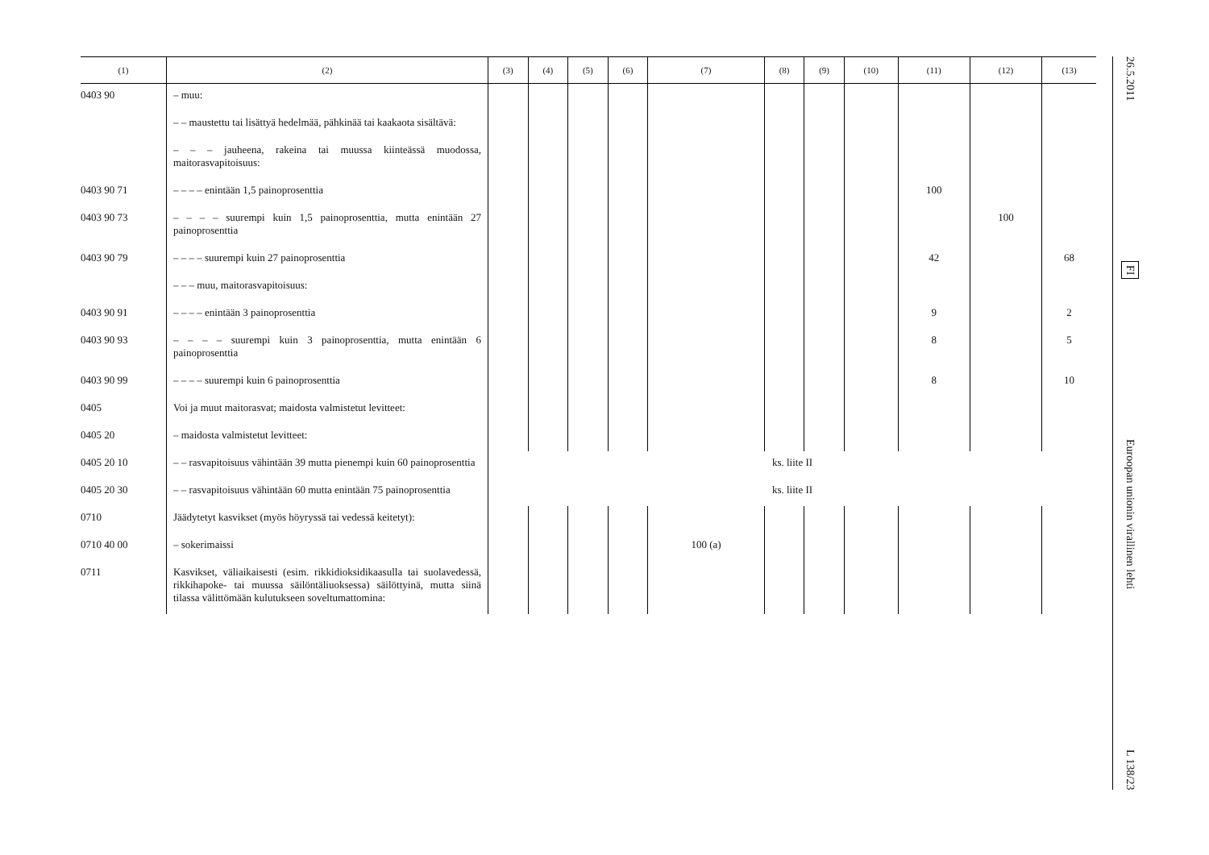| (1) | (2) | (3) | (4) | (5) | (6) | (7) | (8) | (9) | (10) | (11) | (12) | (13) |
| --- | --- | --- | --- | --- | --- | --- | --- | --- | --- | --- | --- | --- |
| 0403 90 | – muu: | | | | | | | | | | | |
| | – – maustettu tai lisättyä hedelmää, pähkinää tai kaakaota sisältävä: | | | | | | | | | | | |
| | – – – jauheena, rakeina tai muussa kiinteässä muodossa, maitorasvapitoisuus: | | | | | | | | | | | |
| 0403 90 71 | – – – – enintään 1,5 painoprosenttia | | | | | | | | | 100 | | |
| 0403 90 73 | – – – – suurempi kuin 1,5 painoprosenttia, mutta enintään 27 painoprosenttia | | | | | | | | | | 100 | |
| 0403 90 79 | – – – – suurempi kuin 27 painoprosenttia | | | | | | | | | 42 | | 68 |
| | – – – muu, maitorasvapitoisuus: | | | | | | | | | | | |
| 0403 90 91 | – – – – enintään 3 painoprosenttia | | | | | | | | | 9 | | 2 |
| 0403 90 93 | – – – – suurempi kuin 3 painoprosenttia, mutta enintään 6 painoprosenttia | | | | | | | | | 8 | | 5 |
| 0403 90 99 | – – – – suurempi kuin 6 painoprosenttia | | | | | | | | | 8 | | 10 |
| 0405 | Voi ja muut maitorasvat; maidosta valmistetut levitteet: | | | | | | | | | | | |
| 0405 20 | – maidosta valmistetut levitteet: | | | | | | | | | | | |
| 0405 20 10 | – – rasvapitoisuus vähintään 39 mutta pienempi kuin 60 painoprosenttia | ks. liite II | | | | | | | | | | |
| 0405 20 30 | – – rasvapitoisuus vähintään 60 mutta enintään 75 painoprosenttia | ks. liite II | | | | | | | | | | |
| 0710 | Jäädytetyt kasvikset (myös höyryssä tai vedessä keitetyt): | | | | | | | | | | | |
| 0710 40 00 | – sokerimaissi | | | | | 100 (a) | | | | | | |
| 0711 | Kasvikset, väliaikaisesti (esim. rikkidioksidikaasulla tai suolavedessä, rikkihapoke- tai muussa säilöntäliuoksessa) säilöttyinä, mutta siinä tilassa välittömään kulutukseen soveltumattomina: | | | | | | | | | | | |
26.5.2011
FI
Euroopan unionin virallinen lehti
L 138/23